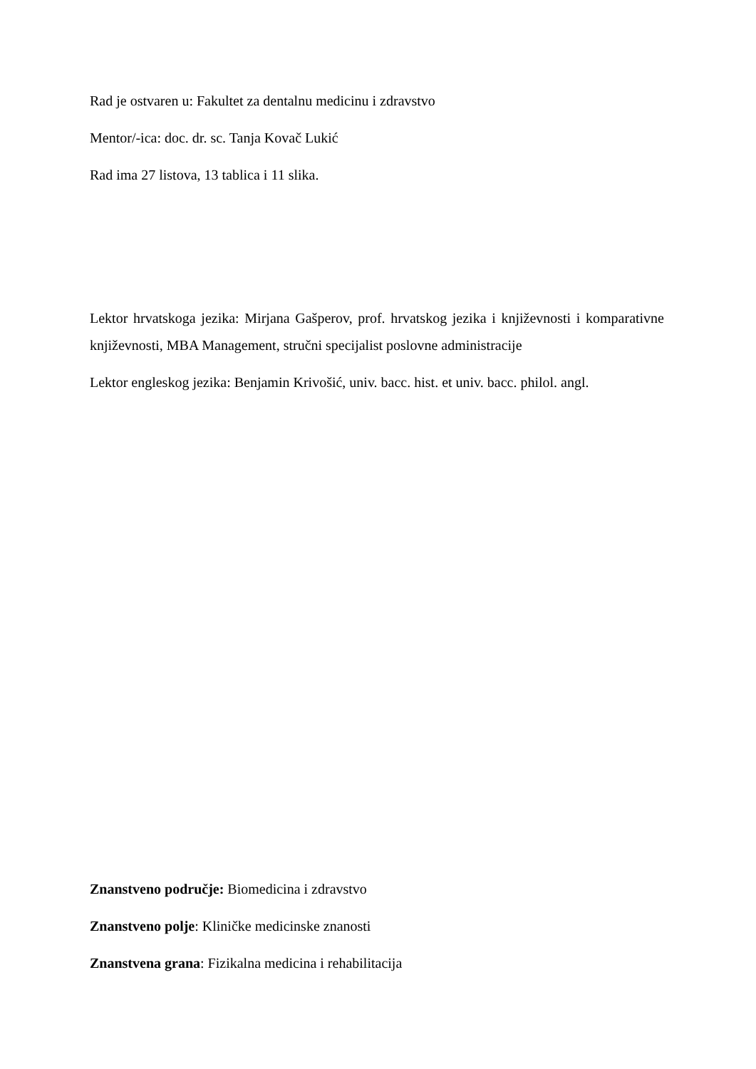Rad je ostvaren u: Fakultet za dentalnu medicinu i zdravstvo
Mentor/-ica: doc. dr. sc. Tanja Kovač Lukić
Rad ima 27 listova, 13 tablica i 11 slika.
Lektor hrvatskoga jezika: Mirjana Gašperov, prof. hrvatskog jezika i književnosti i komparativne književnosti, MBA Management, stručni specijalist poslovne administracije
Lektor engleskog jezika: Benjamin Krivošić, univ. bacc. hist. et univ. bacc. philol. angl.
Znanstveno područje: Biomedicina i zdravstvo
Znanstveno polje: Kliničke medicinske znanosti
Znanstvena grana: Fizikalna medicina i rehabilitacija